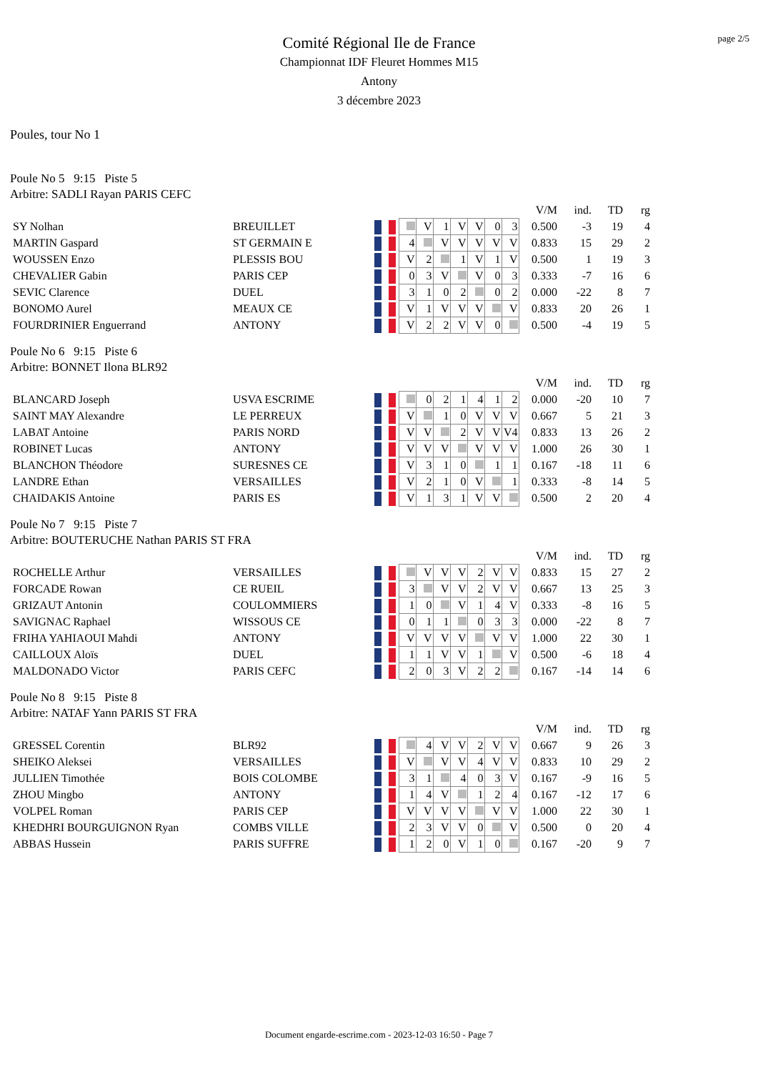page 2/5
Comité Régional Ile de France
Championnat IDF Fleuret Hommes M15
Antony
3 décembre 2023
Poules, tour No 1
Poule No 5 9:15 Piste 5
Arbitre: SADLI Rayan PARIS CEFC
| | | | | | | | | | | | V/M | ind. | TD | rg |
| SY Nolhan | BREUILLET | | | V | 1 | V | V | 0 | 3 | | 0.500 | -3 | 19 | 4 |
| MARTIN Gaspard | ST GERMAIN E | | 4 | | V | V | V | V | V | | 0.833 | 15 | 29 | 2 |
| WOUSSEN Enzo | PLESSIS BOU | | V | 2 | | 1 | V | 1 | V | | 0.500 | 1 | 19 | 3 |
| CHEVALIER Gabin | PARIS CEP | | 0 | 3 | V | | V | 0 | 3 | | 0.333 | -7 | 16 | 6 |
| SEVIC Clarence | DUEL | | 3 | 1 | 0 | 2 | | 0 | 2 | | 0.000 | -22 | 8 | 7 |
| BONOMO Aurel | MEAUX CE | | V | 1 | V | V | V | | V | | 0.833 | 20 | 26 | 1 |
| FOURDRINIER Enguerrand | ANTONY | | V | 2 | 2 | V | V | 0 | | | 0.500 | -4 | 19 | 5 |
Poule No 6 9:15 Piste 6
Arbitre: BONNET Ilona BLR92
| | | | | | | | | | | | V/M | ind. | TD | rg |
| BLANCARD Joseph | USVA ESCRIME | | | 0 | 2 | 1 | 4 | 1 | 2 | | 0.000 | -20 | 10 | 7 |
| SAINT MAY Alexandre | LE PERREUX | | V | | 1 | 0 | V | V | V | | 0.667 | 5 | 21 | 3 |
| LABAT Antoine | PARIS NORD | | V | V | | 2 | V | V | V4 | | 0.833 | 13 | 26 | 2 |
| ROBINET Lucas | ANTONY | | V | V | V | | V | V | V | | 1.000 | 26 | 30 | 1 |
| BLANCHON Théodore | SURESNES CE | | V | 3 | 1 | 0 | | 1 | 1 | | 0.167 | -18 | 11 | 6 |
| LANDRE Ethan | VERSAILLES | | V | 2 | 1 | 0 | V | | 1 | | 0.333 | -8 | 14 | 5 |
| CHAIDAKIS Antoine | PARIS ES | | V | 1 | 3 | 1 | V | V | | | 0.500 | 2 | 20 | 4 |
Poule No 7 9:15 Piste 7
Arbitre: BOUTERUCHE Nathan PARIS ST FRA
| | | | | | | | | | | | V/M | ind. | TD | rg |
| ROCHELLE Arthur | VERSAILLES | | | V | V | V | 2 | V | V | | 0.833 | 15 | 27 | 2 |
| FORCADE Rowan | CE RUEIL | | 3 | | V | V | 2 | V | V | | 0.667 | 13 | 25 | 3 |
| GRIZAUT Antonin | COULOMMIERS | | 1 | 0 | | V | 1 | 4 | V | | 0.333 | -8 | 16 | 5 |
| SAVIGNAC Raphael | WISSOUS CE | | 0 | 1 | 1 | | 0 | 3 | 3 | | 0.000 | -22 | 8 | 7 |
| FRIHA YAHIAOUI Mahdi | ANTONY | | V | V | V | V | | V | V | | 1.000 | 22 | 30 | 1 |
| CAILLOUX Aloïs | DUEL | | 1 | 1 | V | V | 1 | | V | | 0.500 | -6 | 18 | 4 |
| MALDONADO Victor | PARIS CEFC | | 2 | 0 | 3 | V | 2 | 2 | | | 0.167 | -14 | 14 | 6 |
Poule No 8 9:15 Piste 8
Arbitre: NATAF Yann PARIS ST FRA
| | | | | | | | | | | | V/M | ind. | TD | rg |
| GRESSEL Corentin | BLR92 | | | 4 | V | V | 2 | V | V | | 0.667 | 9 | 26 | 3 |
| SHEIKO Aleksei | VERSAILLES | | V | | V | V | 4 | V | V | | 0.833 | 10 | 29 | 2 |
| JULLIEN Timothée | BOIS COLOMBE | | 3 | 1 | | 4 | 0 | 3 | V | | 0.167 | -9 | 16 | 5 |
| ZHOU Mingbo | ANTONY | | 1 | 4 | V | | 1 | 2 | 4 | | 0.167 | -12 | 17 | 6 |
| VOLPEL Roman | PARIS CEP | | V | V | V | V | | V | V | | 1.000 | 22 | 30 | 1 |
| KHEDHRI BOURGUIGNON Ryan | COMBS VILLE | | 2 | 3 | V | V | 0 | | V | | 0.500 | 0 | 20 | 4 |
| ABBAS Hussein | PARIS SUFFRE | | 1 | 2 | 0 | V | 1 | 0 | | | 0.167 | -20 | 9 | 7 |
Document engarde-escrime.com - 2023-12-03 16:50 - Page 7